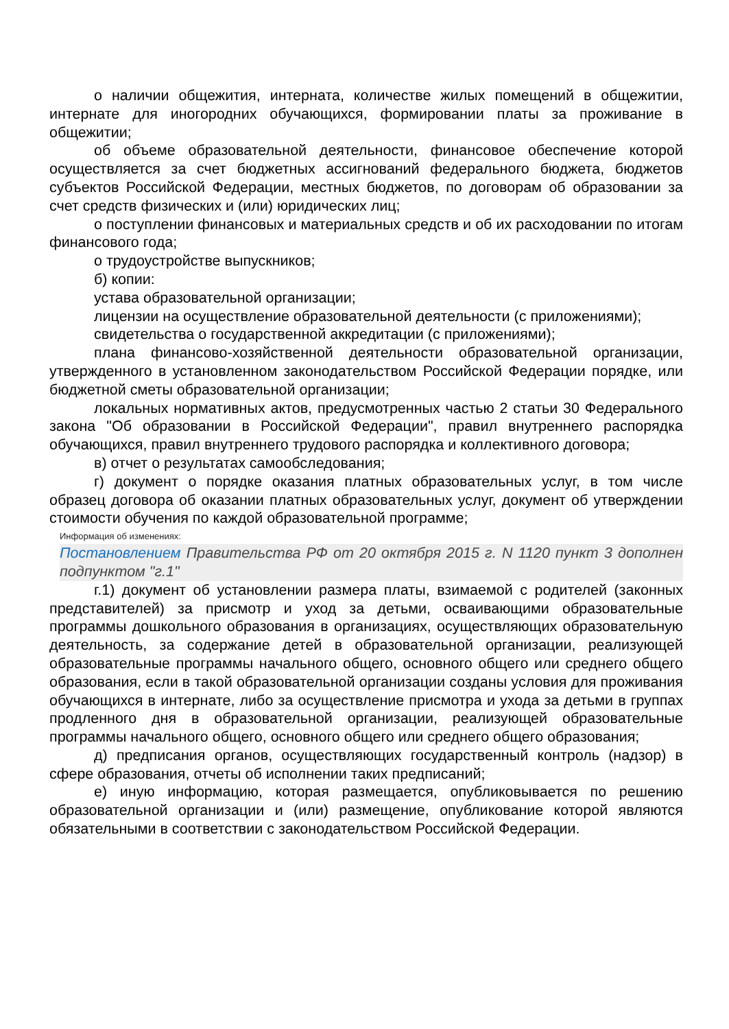о наличии общежития, интерната, количестве жилых помещений в общежитии, интернате для иногородних обучающихся, формировании платы за проживание в общежитии;
об объеме образовательной деятельности, финансовое обеспечение которой осуществляется за счет бюджетных ассигнований федерального бюджета, бюджетов субъектов Российской Федерации, местных бюджетов, по договорам об образовании за счет средств физических и (или) юридических лиц;
о поступлении финансовых и материальных средств и об их расходовании по итогам финансового года;
о трудоустройстве выпускников;
б) копии:
устава образовательной организации;
лицензии на осуществление образовательной деятельности (с приложениями);
свидетельства о государственной аккредитации (с приложениями);
плана финансово-хозяйственной деятельности образовательной организации, утвержденного в установленном законодательством Российской Федерации порядке, или бюджетной сметы образовательной организации;
локальных нормативных актов, предусмотренных частью 2 статьи 30 Федерального закона "Об образовании в Российской Федерации", правил внутреннего распорядка обучающихся, правил внутреннего трудового распорядка и коллективного договора;
в) отчет о результатах самообследования;
г) документ о порядке оказания платных образовательных услуг, в том числе образец договора об оказании платных образовательных услуг, документ об утверждении стоимости обучения по каждой образовательной программе;
Информация об изменениях:
Постановлением Правительства РФ от 20 октября 2015 г. N 1120 пункт 3 дополнен подпунктом "г.1"
г.1) документ об установлении размера платы, взимаемой с родителей (законных представителей) за присмотр и уход за детьми, осваивающими образовательные программы дошкольного образования в организациях, осуществляющих образовательную деятельность, за содержание детей в образовательной организации, реализующей образовательные программы начального общего, основного общего или среднего общего образования, если в такой образовательной организации созданы условия для проживания обучающихся в интернате, либо за осуществление присмотра и ухода за детьми в группах продленного дня в образовательной организации, реализующей образовательные программы начального общего, основного общего или среднего общего образования;
д) предписания органов, осуществляющих государственный контроль (надзор) в сфере образования, отчеты об исполнении таких предписаний;
е) иную информацию, которая размещается, опубликовывается по решению образовательной организации и (или) размещение, опубликование которой являются обязательными в соответствии с законодательством Российской Федерации.